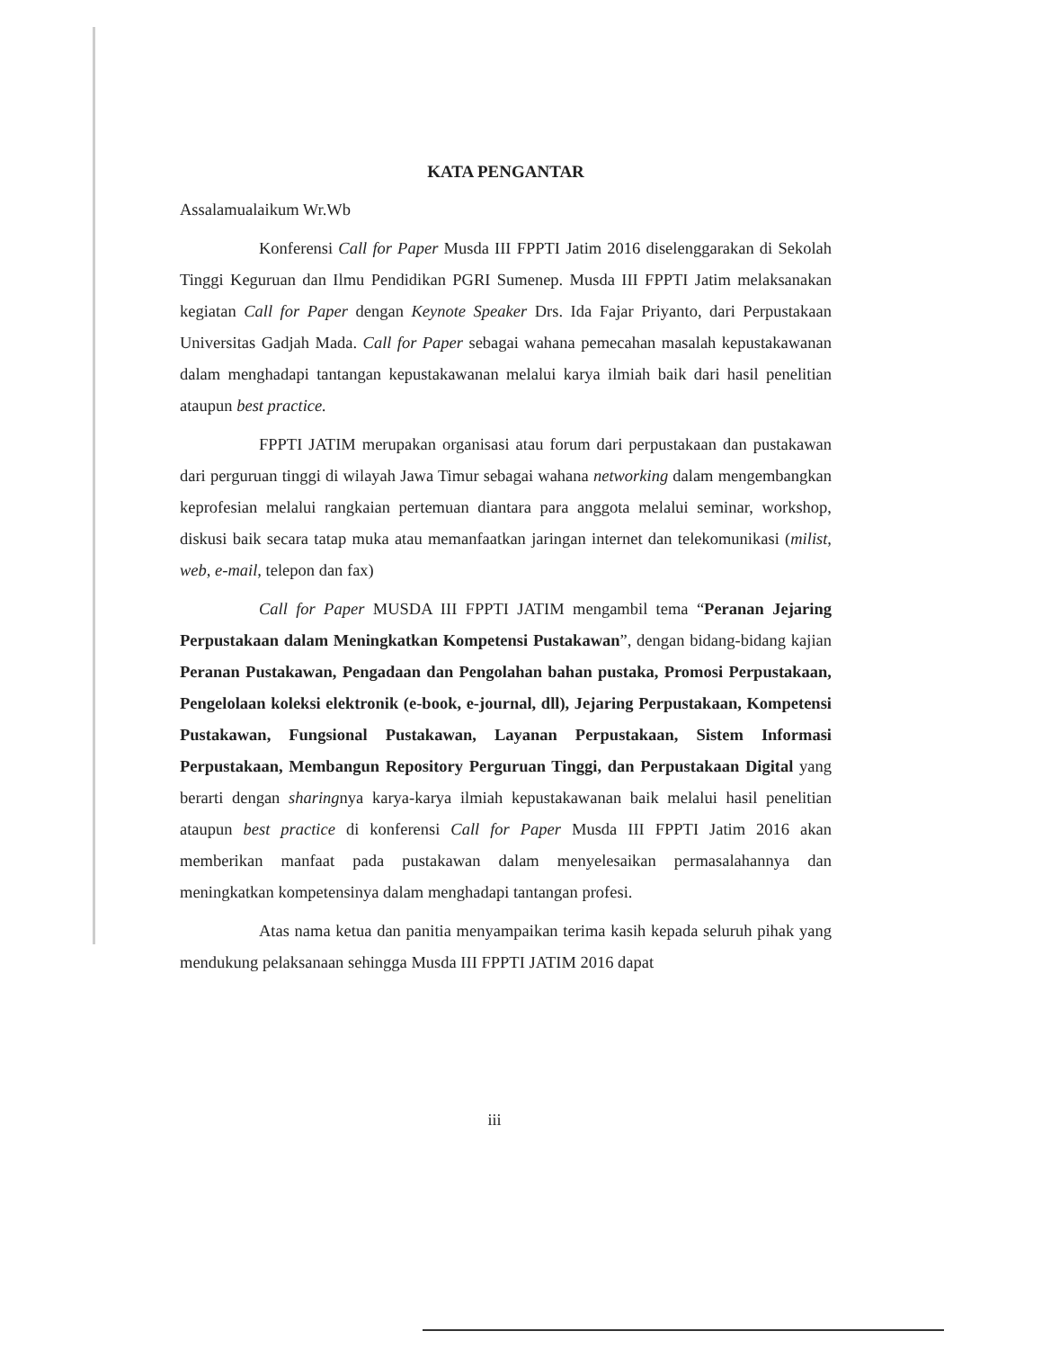KATA PENGANTAR
Assalamualaikum Wr.Wb
Konferensi Call for Paper Musda III FPPTI Jatim 2016 diselenggarakan di Sekolah Tinggi Keguruan dan Ilmu Pendidikan PGRI Sumenep. Musda III FPPTI Jatim melaksanakan kegiatan Call for Paper dengan Keynote Speaker Drs. Ida Fajar Priyanto, dari Perpustakaan Universitas Gadjah Mada. Call for Paper sebagai wahana pemecahan masalah kepustakawanan dalam menghadapi tantangan kepustakawanan melalui karya ilmiah baik dari hasil penelitian ataupun best practice.
FPPTI JATIM merupakan organisasi atau forum dari perpustakaan dan pustakawan dari perguruan tinggi di wilayah Jawa Timur sebagai wahana networking dalam mengembangkan keprofesian melalui rangkaian pertemuan diantara para anggota melalui seminar, workshop, diskusi baik secara tatap muka atau memanfaatkan jaringan internet dan telekomunikasi (milist, web, e-mail, telepon dan fax)
Call for Paper MUSDA III FPPTI JATIM mengambil tema “Peranan Jejaring Perpustakaan dalam Meningkatkan Kompetensi Pustakawan”, dengan bidang-bidang kajian Peranan Pustakawan, Pengadaan dan Pengolahan bahan pustaka, Promosi Perpustakaan, Pengelolaan koleksi elektronik (e-book, e-journal, dll), Jejaring Perpustakaan, Kompetensi Pustakawan, Fungsional Pustakawan, Layanan Perpustakaan, Sistem Informasi Perpustakaan, Membangun Repository Perguruan Tinggi, dan Perpustakaan Digital yang berarti dengan sharingnya karya-karya ilmiah kepustakawanan baik melalui hasil penelitian ataupun best practice di konferensi Call for Paper Musda III FPPTI Jatim 2016 akan memberikan manfaat pada pustakawan dalam menyelesaikan permasalahannya dan meningkatkan kompetensinya dalam menghadapi tantangan profesi.
Atas nama ketua dan panitia menyampaikan terima kasih kepada seluruh pihak yang mendukung pelaksanaan sehingga Musda III FPPTI JATIM 2016 dapat
iii